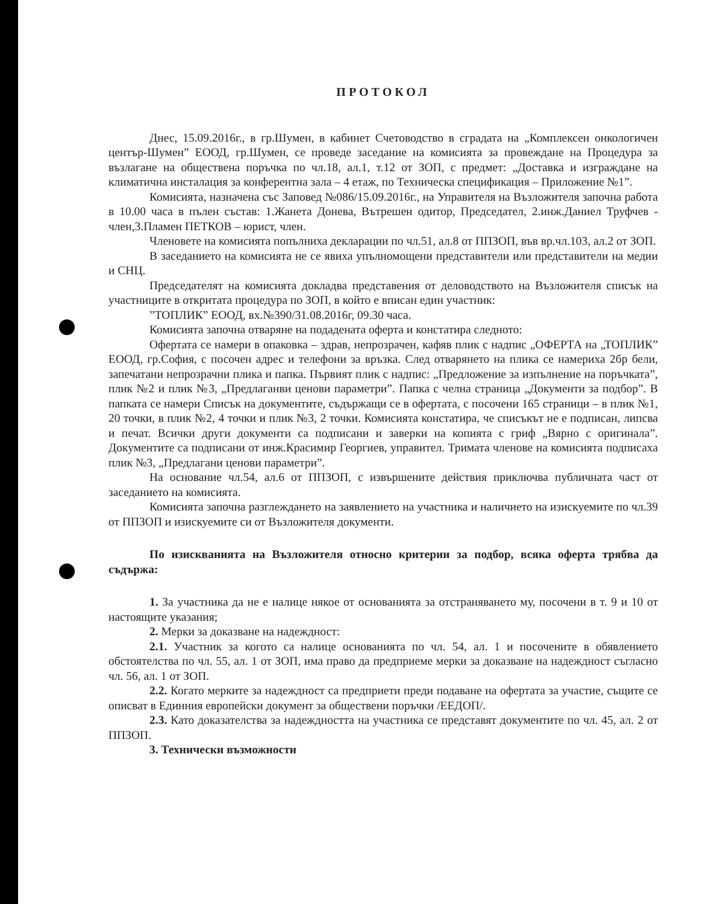ПРОТОКОЛ
Днес, 15.09.2016г., в гр.Шумен, в кабинет Счетоводство в сградата на „Комплексен онкологичен център-Шумен” ЕООД, гр.Шумен, се проведе заседание на комисията за провеждане на Процедура за възлагане на обществена поръчка по чл.18, ал.1, т.12 от ЗОП, с предмет: „Доставка и изграждане на климатична инсталация за конферентна зала – 4 етаж, по Техническа спецификация – Приложение №1”.
Комисията, назначена със Заповед №086/15.09.2016г., на Управителя на Възложителя започна работа в 10.00 часа в пълен състав: 1.Жанета Донева, Вътрешен одитор, Председател, 2.инж.Даниел Труфчев - член,3.Пламен ПЕТКОВ – юрист, член.
Членовете на комисията попълниха декларации по чл.51, ал.8 от ППЗОП, във вр.чл.103, ал.2 от ЗОП.
В заседанието на комисията не се явиха упълномощени представители или представители на медии и СНЦ.
Председателят на комисията докладва представения от деловодството на Възложителя списък на участниците в откритата процедура по ЗОП, в който е вписан един участник:
”ТОПЛИК” ЕООД, вх.№390/31.08.2016г, 09.30 часа.
Комисията започна отваряне на подадената оферта и констатира следното:
Офертата се намери в опаковка – здрав, непрозрачен, кафяв плик с надпис „ОФЕРТА на „ТОПЛИК” ЕООД, гр.София, с посочен адрес и телефони за връзка. След отварянето на плика се намериха 2бр бели, запечатани непрозрачни плика и папка. Първият плик с надпис: „Предложение за изпълнение на поръчката”, плик №2 и плик №3, „Предлаганви ценови параметри”. Папка с челна страница „Документи за подбор”. В папката се намери Списък на документите, съдържащи се в офертата, с посочени 165 страници – в плик №1, 20 точки, в плик №2, 4 точки и плик №3, 2 точки. Комисията констатира, че списъкът не е подписан, липсва и печат. Всички други документи са подписани и заверки на копията с гриф „Вярно с оригинала”. Документите са подписани от инж.Красимир Георгиев, управител. Тримата членове на комисията подписаха плик №3, „Предлагани ценови параметри”.
На основание чл.54, ал.6 от ППЗОП, с извършените действия приключва публичната част от заседанието на комисията.
Комисията започна разглеждането на заявлението на участника и наличието на изискуемите по чл.39 от ППЗОП и изискуемите си от Възложителя документи.
По изискванията на Възложителя относно критерии за подбор, всяка оферта трябва да съдържа:
1. За участника да не е налице някое от основанията за отстраняването му, посочени в т. 9 и 10 от настоящите указания;
2. Мерки за доказване на надеждност:
2.1. Участник за когото са налице основанията по чл. 54, ал. 1 и посочените в обявлението обстоятелства по чл. 55, ал. 1 от ЗОП, има право да предприеме мерки за доказване на надеждност съгласно чл. 56, ал. 1 от ЗОП.
2.2. Когато мерките за надеждност са предприети преди подаване на офертата за участие, същите се описват в Единния европейски документ за обществени поръчки /ЕЕДОП/.
2.3. Като доказателства за надеждността на участника се представят документите по чл. 45, ал. 2 от ППЗОП.
3. Технически възможности